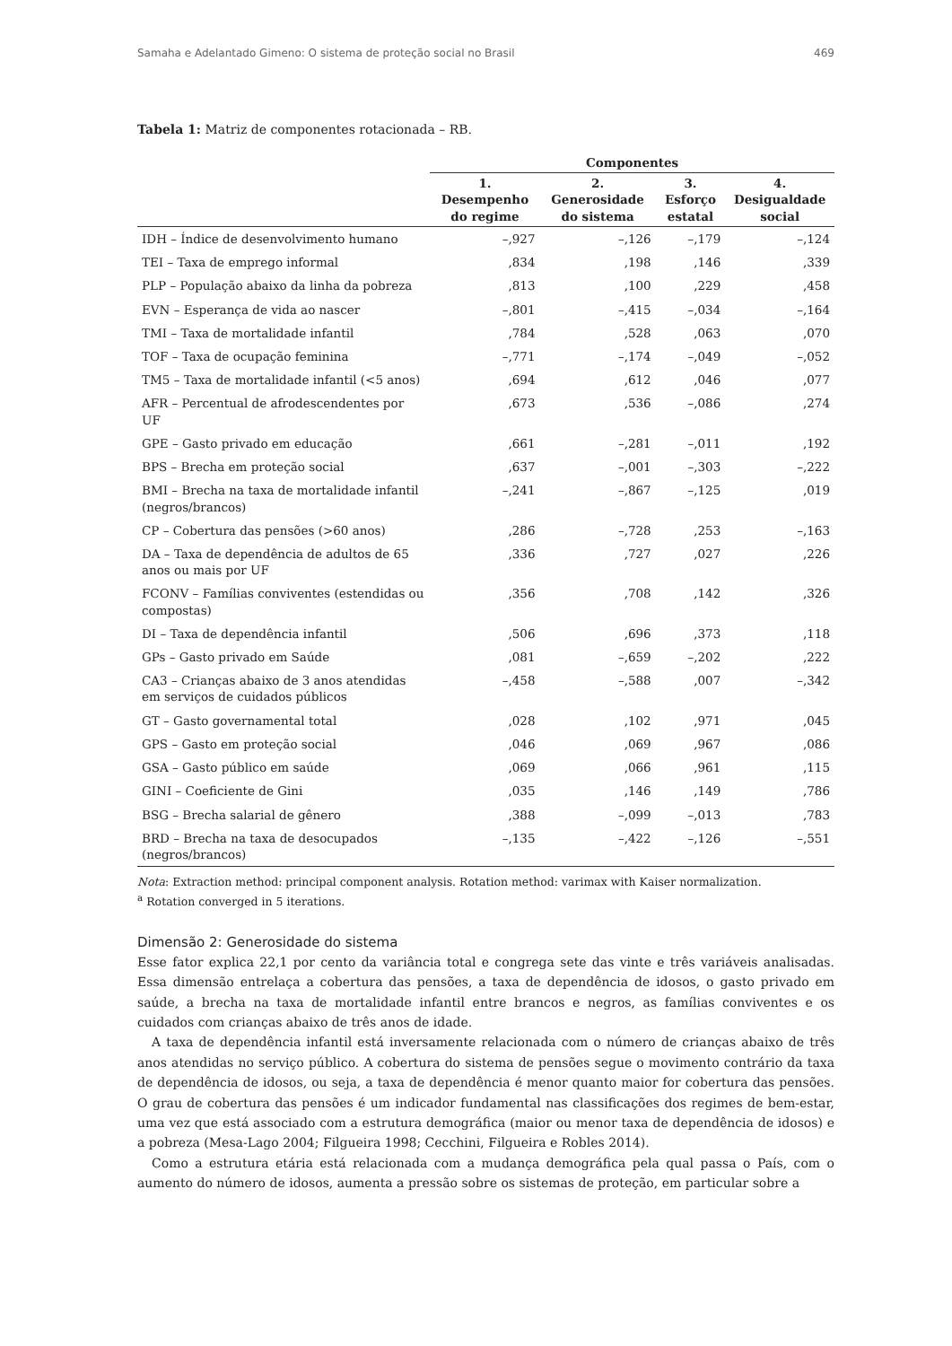Samaha e Adelantado Gimeno: O sistema de proteção social no Brasil 469
Tabela 1: Matriz de componentes rotacionada – RB.
| | Componentes | | | |
| --- | --- | --- | --- | --- |
| | 1. Desempenho do regime | 2. Generosidade do sistema | 3. Esforço estatal | 4. Desigualdade social |
| IDH – Índice de desenvolvimento humano | –,927 | –,126 | –,179 | –,124 |
| TEI – Taxa de emprego informal | ,834 | ,198 | ,146 | ,339 |
| PLP – População abaixo da linha da pobreza | ,813 | ,100 | ,229 | ,458 |
| EVN – Esperança de vida ao nascer | –,801 | –,415 | –,034 | –,164 |
| TMI – Taxa de mortalidade infantil | ,784 | ,528 | ,063 | ,070 |
| TOF – Taxa de ocupação feminina | –,771 | –,174 | –,049 | –,052 |
| TM5 – Taxa de mortalidade infantil (<5 anos) | ,694 | ,612 | ,046 | ,077 |
| AFR – Percentual de afrodescendentes por UF | ,673 | ,536 | –,086 | ,274 |
| GPE – Gasto privado em educação | ,661 | –,281 | –,011 | ,192 |
| BPS – Brecha em proteção social | ,637 | –,001 | –,303 | –,222 |
| BMI – Brecha na taxa de mortalidade infantil (negros/brancos) | –,241 | –,867 | –,125 | ,019 |
| CP – Cobertura das pensões (>60 anos) | ,286 | –,728 | ,253 | –,163 |
| DA – Taxa de dependência de adultos de 65 anos ou mais por UF | ,336 | ,727 | ,027 | ,226 |
| FCONV – Famílias conviventes (estendidas ou compostas) | ,356 | ,708 | ,142 | ,326 |
| DI – Taxa de dependência infantil | ,506 | ,696 | ,373 | ,118 |
| GPs – Gasto privado em Saúde | ,081 | –,659 | –,202 | ,222 |
| CA3 – Crianças abaixo de 3 anos atendidas em serviços de cuidados públicos | –,458 | –,588 | ,007 | –,342 |
| GT – Gasto governamental total | ,028 | ,102 | ,971 | ,045 |
| GPS – Gasto em proteção social | ,046 | ,069 | ,967 | ,086 |
| GSA – Gasto público em saúde | ,069 | ,066 | ,961 | ,115 |
| GINI – Coeficiente de Gini | ,035 | ,146 | ,149 | ,786 |
| BSG – Brecha salarial de gênero | ,388 | –,099 | –,013 | ,783 |
| BRD – Brecha na taxa de desocupados (negros/brancos) | –,135 | –,422 | –,126 | –,551 |
Nota: Extraction method: principal component analysis. Rotation method: varimax with Kaiser normalization.
<sup>a</sup> Rotation converged in 5 iterations.
Dimensão 2: Generosidade do sistema
Esse fator explica 22,1 por cento da variância total e congrega sete das vinte e três variáveis analisadas. Essa dimensão entrelaça a cobertura das pensões, a taxa de dependência de idosos, o gasto privado em saúde, a brecha na taxa de mortalidade infantil entre brancos e negros, as famílias conviventes e os cuidados com crianças abaixo de três anos de idade.
A taxa de dependência infantil está inversamente relacionada com o número de crianças abaixo de três anos atendidas no serviço público. A cobertura do sistema de pensões segue o movimento contrário da taxa de dependência de idosos, ou seja, a taxa de dependência é menor quanto maior for cobertura das pensões. O grau de cobertura das pensões é um indicador fundamental nas classificações dos regimes de bem-estar, uma vez que está associado com a estrutura demográfica (maior ou menor taxa de dependência de idosos) e a pobreza (Mesa-Lago 2004; Filgueira 1998; Cecchini, Filgueira e Robles 2014).
Como a estrutura etária está relacionada com a mudança demográfica pela qual passa o País, com o aumento do número de idosos, aumenta a pressão sobre os sistemas de proteção, em particular sobre a